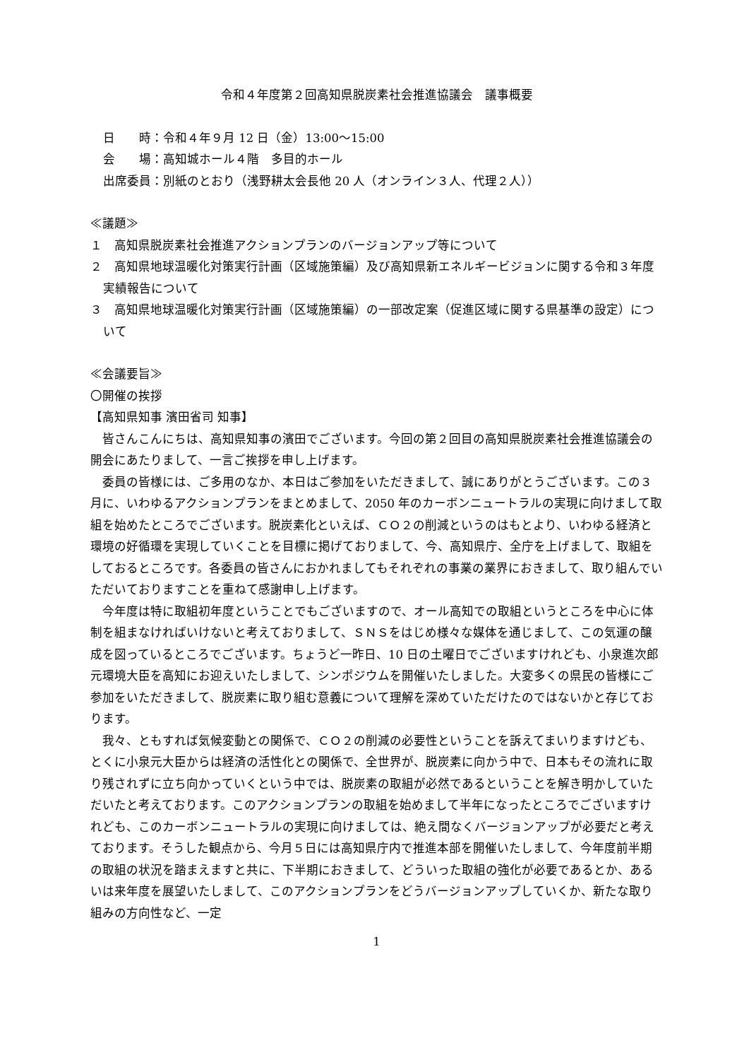令和４年度第２回高知県脱炭素社会推進協議会　議事概要
日　　時：令和４年９月 12 日（金）13:00～15:00
会　　場：高知城ホール４階　多目的ホール
出席委員：別紙のとおり（浅野耕太会長他 20 人（オンライン３人、代理２人））
≪議題≫
１　高知県脱炭素社会推進アクションプランのバージョンアップ等について
２　高知県地球温暖化対策実行計画（区域施策編）及び高知県新エネルギービジョンに関する令和３年度実績報告について
３　高知県地球温暖化対策実行計画（区域施策編）の一部改定案（促進区域に関する県基準の設定）について
≪会議要旨≫
〇開催の挨拶
【高知県知事 濱田省司 知事】
　皆さんこんにちは、高知県知事の濱田でございます。今回の第２回目の高知県脱炭素社会推進協議会の開会にあたりまして、一言ご挨拶を申し上げます。
　委員の皆様には、ご多用のなか、本日はご参加をいただきまして、誠にありがとうございます。この３月に、いわゆるアクションプランをまとめまして、2050 年のカーボンニュートラルの実現に向けまして取組を始めたところでございます。脱炭素化といえば、ＣＯ２の削減というのはもとより、いわゆる経済と環境の好循環を実現していくことを目標に掲げておりまして、今、高知県庁、全庁を上げまして、取組をしておるところです。各委員の皆さんにおかれましてもそれぞれの事業の業界におきまして、取り組んでいただいておりますことを重ねて感謝申し上げます。
　今年度は特に取組初年度ということでもございますので、オール高知での取組というところを中心に体制を組まなければいけないと考えておりまして、ＳＮＳをはじめ様々な媒体を通じまして、この気運の醸成を図っているところでございます。ちょうど一昨日、10 日の土曜日でございますけれども、小泉進次郎元環境大臣を高知にお迎えいたしまして、シンポジウムを開催いたしました。大変多くの県民の皆様にご参加をいただきまして、脱炭素に取り組む意義について理解を深めていただけたのではないかと存じております。
　我々、ともすれば気候変動との関係で、ＣＯ２の削減の必要性ということを訴えてまいりますけども、とくに小泉元大臣からは経済の活性化との関係で、全世界が、脱炭素に向かう中で、日本もその流れに取り残されずに立ち向かっていくという中では、脱炭素の取組が必然であるということを解き明かしていただいたと考えております。このアクションプランの取組を始めまして半年になったところでございますけれども、このカーボンニュートラルの実現に向けましては、絶え間なくバージョンアップが必要だと考えております。そうした観点から、今月５日には高知県庁内で推進本部を開催いたしまして、今年度前半期の取組の状況を踏まえますと共に、下半期におきまして、どういった取組の強化が必要であるとか、あるいは来年度を展望いたしまして、このアクションプランをどうバージョンアップしていくか、新たな取り組みの方向性など、一定
1